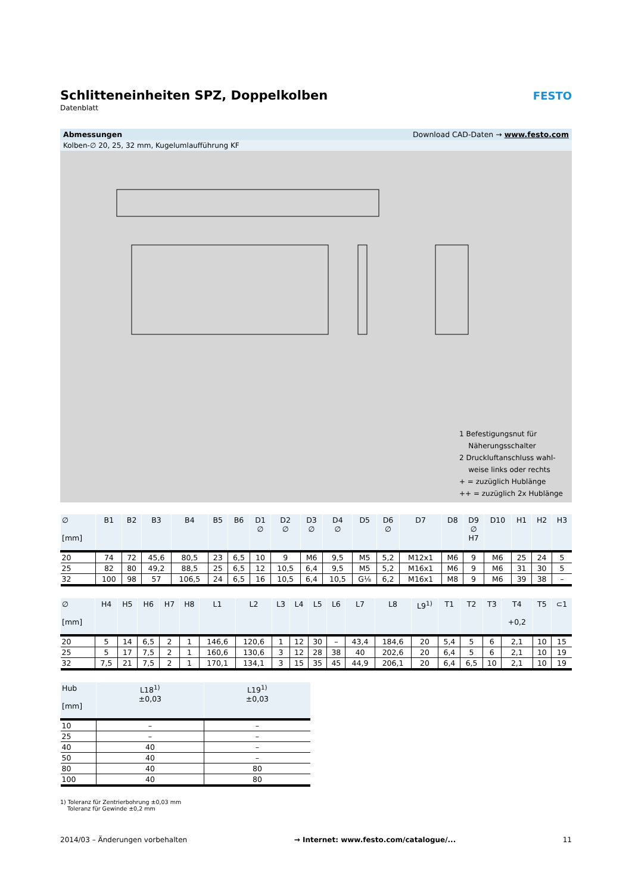Schlitteneinheiten SPZ, Doppelkolben
Datenblatt
FESTO
Abmessungen Download CAD-Daten → www.festo.com
Kolben-∅ 20, 25, 32 mm, Kugelumlaufführung KF
1 Befestigungsnut für
Näherungsschalter
2 Druckluftanschluss wahl-
weise links oder rechts
+ = zuzüglich Hublänge
++ = zuzüglich 2x Hublänge
| ∅ [mm] | B1 | B2 | B3 | B4 | B5 | B6 | D1 ∅ | D2 ∅ | D3 ∅ | D4 ∅ | D5 | D6 ∅ | D7 | D8 | D9 ∅ H7 | D10 | H1 | H2 | H3 |
| --- | --- | --- | --- | --- | --- | --- | --- | --- | --- | --- | --- | --- | --- | --- | --- | --- | --- | --- | --- |
| 20 | 74 | 72 | 45,6 | 80,5 | 23 | 6,5 | 10 | 9 | M6 | 9,5 | M5 | 5,2 | M12x1 | M6 | 9 | M6 | 25 | 24 | 5 |
| 25 | 82 | 80 | 49,2 | 88,5 | 25 | 6,5 | 12 | 10,5 | 6,4 | 9,5 | M5 | 5,2 | M16x1 | M6 | 9 | M6 | 31 | 30 | 5 |
| 32 | 100 | 98 | 57 | 106,5 | 24 | 6,5 | 16 | 10,5 | 6,4 | 10,5 | G⅛ | 6,2 | M16x1 | M8 | 9 | M6 | 39 | 38 | – |
| ∅ [mm] | H4 | H5 | H6 | H7 | H8 | L1 | L2 | L3 | L4 | L5 | L6 | L7 | L8 | L9<sup>1)</sup> | T1 | T2 | T3 | T4 +0,2 | T5 | ⊂1 |
| --- | --- | --- | --- | --- | --- | --- | --- | --- | --- | --- | --- | --- | --- | --- | --- | --- | --- | --- | --- | --- |
| 20 | 5 | 14 | 6,5 | 2 | 1 | 146,6 | 120,6 | 1 | 12 | 30 | – | 43,4 | 184,6 | 20 | 5,4 | 5 | 6 | 2,1 | 10 | 15 |
| 25 | 5 | 17 | 7,5 | 2 | 1 | 160,6 | 130,6 | 3 | 12 | 28 | 38 | 40 | 202,6 | 20 | 6,4 | 5 | 6 | 2,1 | 10 | 19 |
| 32 | 7,5 | 21 | 7,5 | 2 | 1 | 170,1 | 134,1 | 3 | 15 | 35 | 45 | 44,9 | 206,1 | 20 | 6,4 | 6,5 | 10 | 2,1 | 10 | 19 |
| Hub [mm] | L18<sup>1)</sup> ±0,03 | L19<sup>1)</sup> ±0,03 |
| --- | --- | --- |
| 10 | – | – |
| 25 | – | – |
| 40 | 40 | – |
| 50 | 40 | – |
| 80 | 40 | 80 |
| 100 | 40 | 80 |
1) Toleranz für Zentrierbohrung ±0,03 mm
Toleranz für Gewinde ±0,2 mm
2014/03 – Änderungen vorbehalten → Internet: www.festo.com/catalogue/... 11